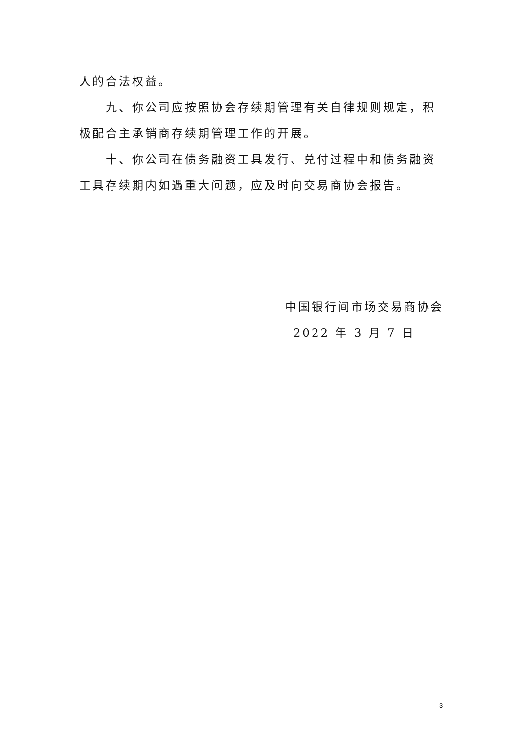人的合法权益。
九、你公司应按照协会存续期管理有关自律规则规定，积极配合主承销商存续期管理工作的开展。
十、你公司在债务融资工具发行、兑付过程中和债务融资工具存续期内如遇重大问题，应及时向交易商协会报告。
中国银行间市场交易商协会
2022 年 3 月 7 日
3